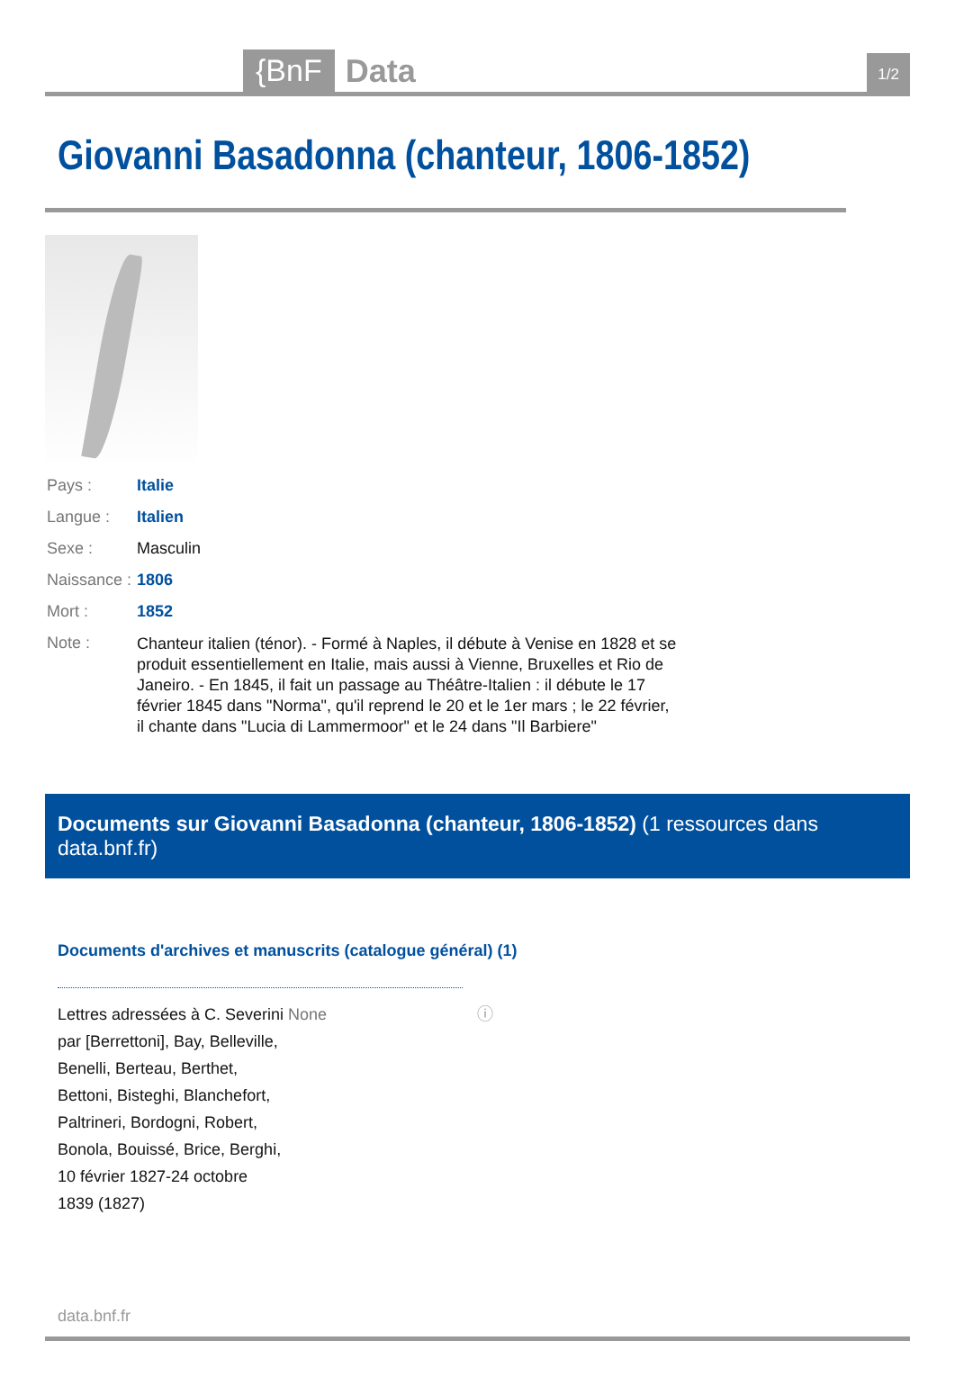{BnF Data 1/2
Giovanni Basadonna (chanteur, 1806-1852)
| Pays : | Italie |
| Langue : | Italien |
| Sexe : | Masculin |
| Naissance : | 1806 |
| Mort : | 1852 |
| Note : | Chanteur italien (ténor). - Formé à Naples, il débute à Venise en 1828 et se produit essentiellement en Italie, mais aussi à Vienne, Bruxelles et Rio de Janeiro. - En 1845, il fait un passage au Théâtre-Italien : il débute le 17 février 1845 dans "Norma", qu'il reprend le 20 et le 1er mars ; le 22 février, il chante dans "Lucia di Lammermoor" et le 24 dans "Il Barbiere" |
Documents sur Giovanni Basadonna (chanteur, 1806-1852) (1 ressources dans data.bnf.fr)
Documents d'archives et manuscrits (catalogue général) (1)
Lettres adressées à C. Severini par [Berrettoni], Bay, Belleville, Benelli, Berteau, Berthet, Bettoni, Bisteghi, Blanchefort, Paltrineri, Bordogni, Robert, Bonola, Bouissé, Brice, Berghi, 10 février 1827-24 octobre 1839 (1827)
None ⓘ
data.bnf.fr